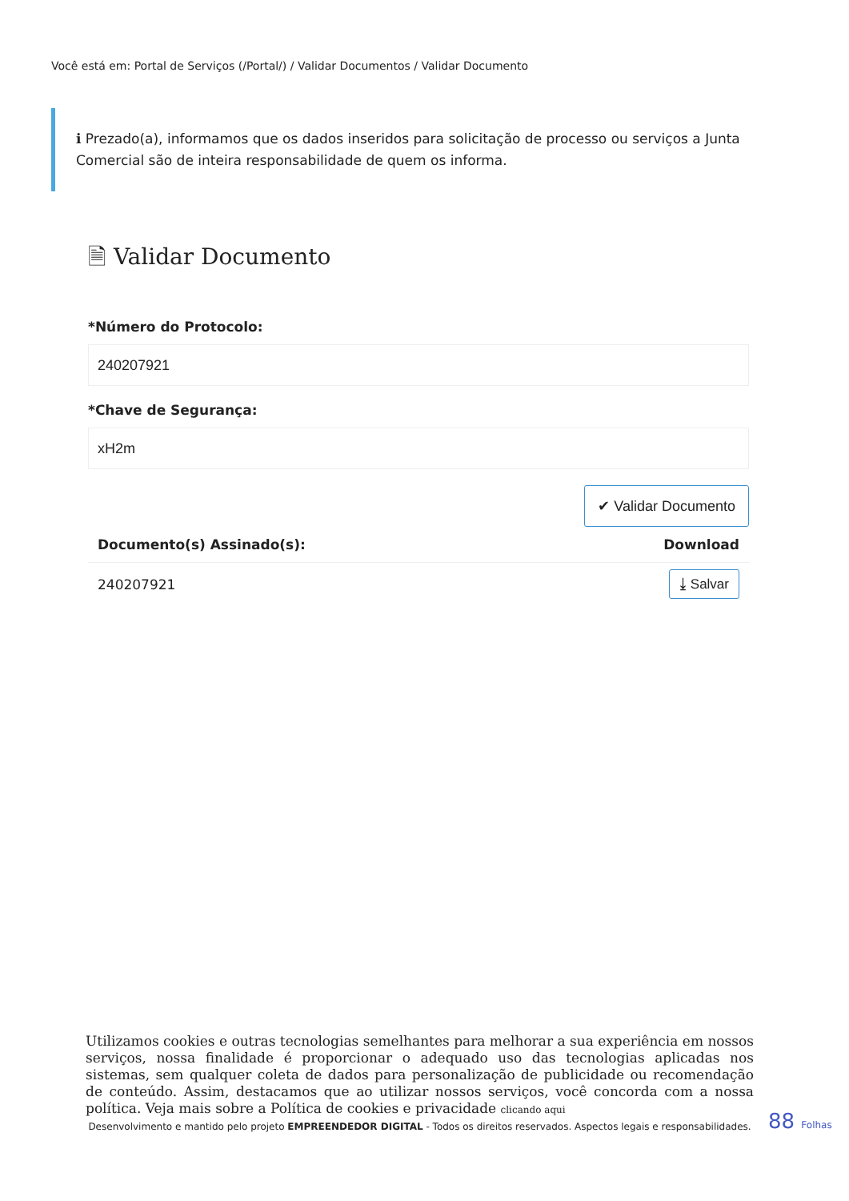Você está em: Portal de Serviços (/Portal/) / Validar Documentos / Validar Documento
ℹ Prezado(a), informamos que os dados inseridos para solicitação de processo ou serviços a Junta Comercial são de inteira responsabilidade de quem os informa.
🗎 Validar Documento
*Número do Protocolo:
240207921
*Chave de Segurança:
xH2m
✔ Validar Documento
| Documento(s) Assinado(s): | Download |
| --- | --- |
| 240207921 | ⤓ Salvar |
Utilizamos cookies e outras tecnologias semelhantes para melhorar a sua experiência em nossos serviços, nossa finalidade é proporcionar o adequado uso das tecnologias aplicadas nos sistemas, sem qualquer coleta de dados para personalização de publicidade ou recomendação de conteúdo. Assim, destacamos que ao utilizar nossos serviços, você concorda com a nossa política. Veja mais sobre a Política de cookies e privacidade clicando aqui
Desenvolvimento e mantido pelo projeto EMPREENDEDOR DIGITAL - Todos os direitos reservados. Aspectos legais e responsabilidades.
88 Folhas